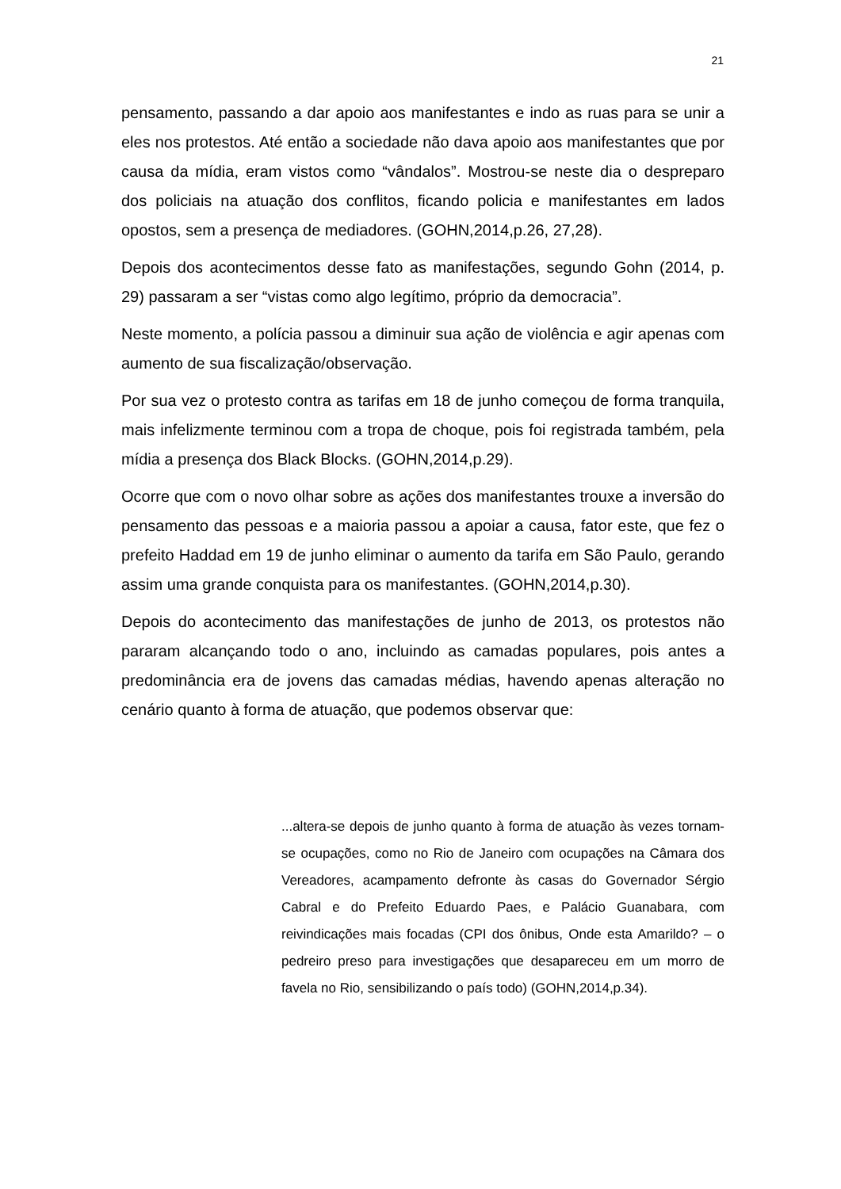21
pensamento, passando a dar apoio aos manifestantes e indo as ruas para se unir a eles nos protestos. Até então a sociedade não dava apoio aos manifestantes que por causa da mídia, eram vistos como “vândalos”. Mostrou-se neste dia o despreparo dos policiais na atuação dos conflitos, ficando policia e manifestantes em lados opostos, sem a presença de mediadores. (GOHN,2014,p.26, 27,28).
Depois dos acontecimentos desse fato as manifestações, segundo Gohn (2014, p. 29) passaram a ser “vistas como algo legítimo, próprio da democracia”.
Neste momento, a polícia passou a diminuir sua ação de violência e agir apenas com aumento de sua fiscalização/observação.
Por sua vez o protesto contra as tarifas em 18 de junho começou de forma tranquila, mais infelizmente terminou com a tropa de choque, pois foi registrada também, pela mídia a presença dos Black Blocks. (GOHN,2014,p.29).
Ocorre que com o novo olhar sobre as ações dos manifestantes trouxe a inversão do pensamento das pessoas e a maioria passou a apoiar a causa, fator este, que fez o prefeito Haddad em 19 de junho eliminar o aumento da tarifa em São Paulo, gerando assim uma grande conquista para os manifestantes. (GOHN,2014,p.30).
Depois do acontecimento das manifestações de junho de 2013, os protestos não pararam alcançando todo o ano, incluindo as camadas populares, pois antes a predominância era de jovens das camadas médias, havendo apenas alteração no cenário quanto à forma de atuação, que podemos observar que:
...altera-se depois de junho quanto à forma de atuação às vezes tornam-se ocupações, como no Rio de Janeiro com ocupações na Câmara dos Vereadores, acampamento defronte às casas do Governador Sérgio Cabral e do Prefeito Eduardo Paes, e Palácio Guanabara, com reivindicações mais focadas (CPI dos ônibus, Onde esta Amarildo? – o pedreiro preso para investigações que desapareceu em um morro de favela no Rio, sensibilizando o país todo) (GOHN,2014,p.34).